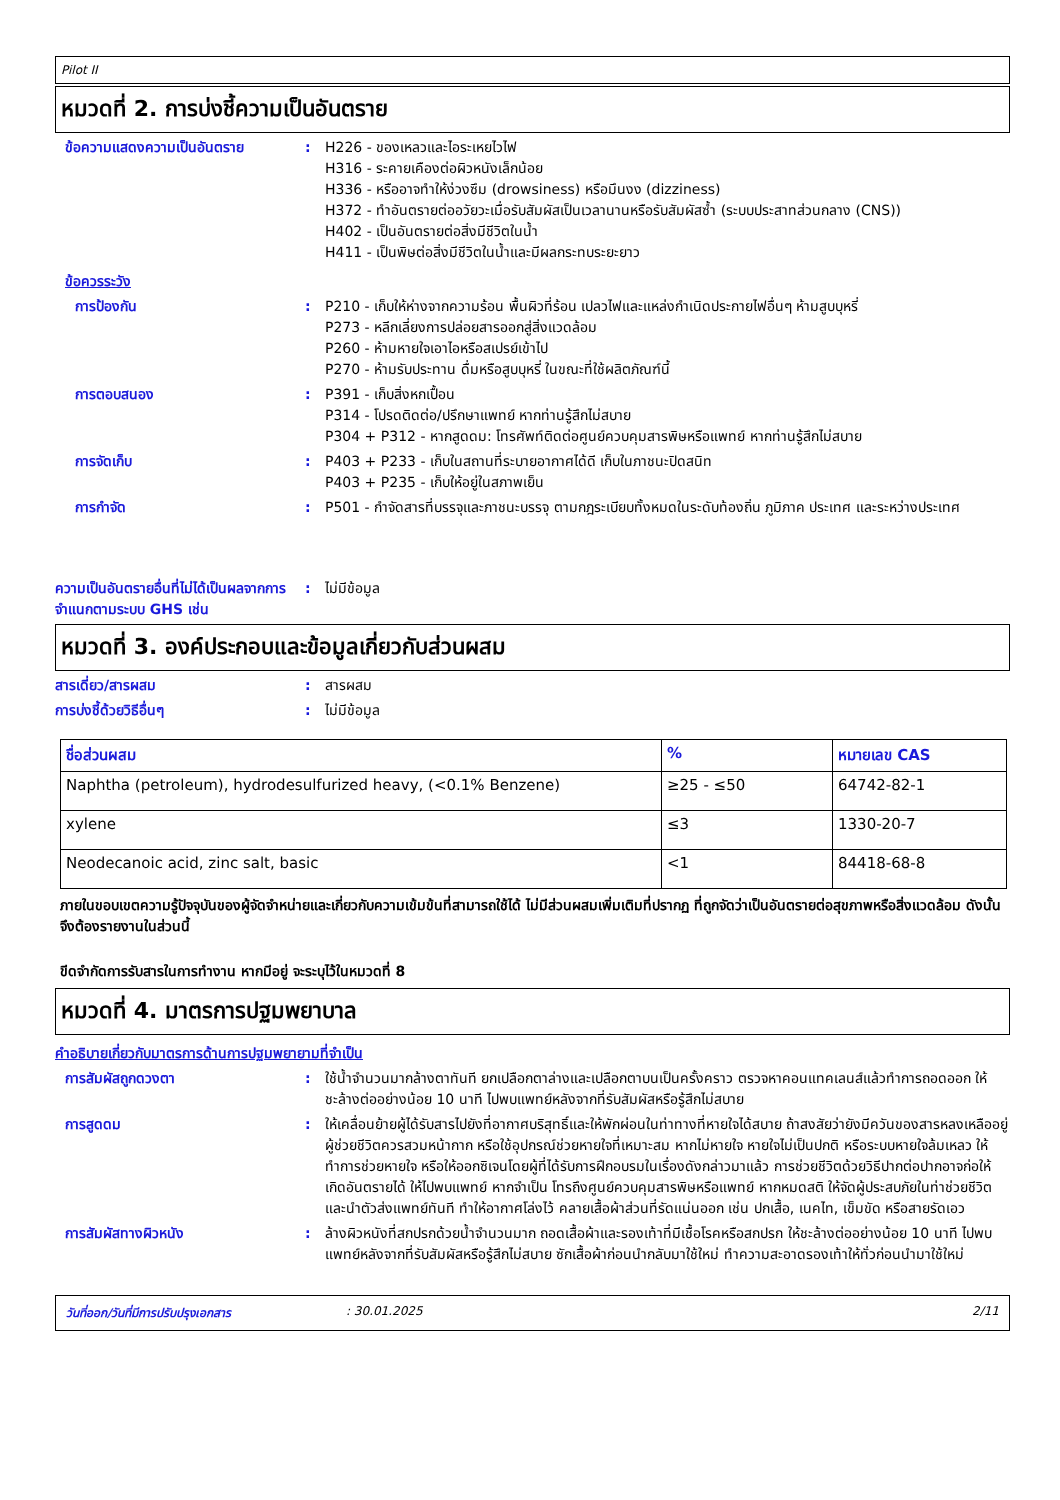Pilot II
หมวดที่ 2. การบ่งชี้ความเป็นอันตราย
ข้อความแสดงความเป็นอันตราย : H226 - ของเหลวและไอระเหยไวไฟ
H316 - ระคายเคืองต่อผิวหนังเล็กน้อย
H336 - หรืออาจทำให้ง่วงซึม (drowsiness) หรือมึนงง (dizziness)
H372 - ทำอันตรายต่ออวัยวะเมื่อรับสัมผัสเป็นเวลานานหรือรับสัมผัสซ้ำ (ระบบประสาทส่วนกลาง (CNS))
H402 - เป็นอันตรายต่อสิ่งมีชีวิตในน้ำ
H411 - เป็นพิษต่อสิ่งมีชีวิตในน้ำและมีผลกระทบระยะยาว
ข้อควรระวัง
การป้องกัน : P210 - เก็บให้ห่างจากความร้อน พื้นผิวที่ร้อน เปลวไฟและแหล่งกำเนิดประกายไฟอื่นๆ ห้ามสูบบุหรี่
P273 - หลีกเลี่ยงการปล่อยสารออกสู่สิ่งแวดล้อม
P260 - ห้ามหายใจเอาไอหรือสเปรย์เข้าไป
P270 - ห้ามรับประทาน ดื่มหรือสูบบุหรี่ ในขณะที่ใช้ผลิตภัณฑ์นี้
การตอบสนอง : P391 - เก็บสิ่งหกเปื้อน
P314 - โปรดติดต่อ/ปรึกษาแพทย์ หากท่านรู้สึกไม่สบาย
P304 + P312 - หากสูดดม: โทรศัพท์ติดต่อศูนย์ควบคุมสารพิษหรือแพทย์ หากท่านรู้สึกไม่สบาย
การจัดเก็บ : P403 + P233 - เก็บในสถานที่ระบายอากาศได้ดี เก็บในภาชนะปิดสนิท
P403 + P235 - เก็บให้อยู่ในสภาพเย็น
การกำจัด : P501 - กำจัดสารที่บรรจุและภาชนะบรรจุ ตามกฎระเบียบทั้งหมดในระดับท้องถิ่น ภูมิภาค ประเทศ และระหว่างประเทศ
ความเป็นอันตรายอื่นที่ไม่ได้เป็นผลจากการจำแนกตามระบบ GHS เช่น
: ไม่มีข้อมูล
หมวดที่ 3. องค์ประกอบและข้อมูลเกี่ยวกับส่วนผสม
สารเดี่ยว/สารผสม : สารผสม
การบ่งชี้ด้วยวิธีอื่นๆ : ไม่มีข้อมูล
| ชื่อส่วนผสม | % | หมายเลข CAS |
| --- | --- | --- |
| Naphtha (petroleum), hydrodesulfurized heavy, (<0.1% Benzene) | ≥25 - ≤50 | 64742-82-1 |
| xylene | ≤3 | 1330-20-7 |
| Neodecanoic acid, zinc salt, basic | <1 | 84418-68-8 |
ภายในขอบเขตความรู้ปัจจุบันของผู้จัดจำหน่ายและเกี่ยวกับความเข้มข้นที่สามารถใช้ได้ ไม่มีส่วนผสมเพิ่มเติมที่ปรากฏ ที่ถูกจัดว่าเป็นอันตรายต่อสุขภาพหรือสิ่งแวดล้อม ดังนั้นจึงต้องรายงานในส่วนนี้
ขีดจำกัดการรับสารในการทำงาน หากมีอยู่ จะระบุไว้ในหมวดที่ 8
หมวดที่ 4. มาตรการปฐมพยาบาล
คำอธิบายเกี่ยวกับมาตรการด้านการปฐมพยายามที่จำเป็น
การสัมผัสถูกดวงตา : ใช้น้ำจำนวนมากล้างตาทันที ยกเปลือกตาล่างและเปลือกตาบนเป็นครั้งคราว ตรวจหาคอนแทคเลนส์แล้วทำการถอดออก ให้ชะล้างต่ออย่างน้อย 10 นาที ไปพบแพทย์หลังจากที่รับสัมผัสหรือรู้สึกไม่สบาย
การสูดดม : ให้เคลื่อนย้ายผู้ได้รับสารไปยังที่อากาศบริสุทธิ์และให้พักผ่อนในท่าทางที่หายใจได้สบาย ถ้าสงสัยว่ายังมีควันของสารหลงเหลืออยู่ ผู้ช่วยชีวิตควรสวมหน้ากาก หรือใช้อุปกรณ์ช่วยหายใจที่เหมาะสม หากไม่หายใจ หายใจไม่เป็นปกติ หรือระบบหายใจล้มเหลว ให้ทำการช่วยหายใจ หรือให้ออกซิเจนโดยผู้ที่ได้รับการฝึกอบรมในเรื่องดังกล่าวมาแล้ว การช่วยชีวิตด้วยวิธีปากต่อปากอาจก่อให้เกิดอันตรายได้ ให้ไปพบแพทย์ หากจำเป็น โทรถึงศูนย์ควบคุมสารพิษหรือแพทย์ หากหมดสติ ให้จัดผู้ประสบภัยในท่าช่วยชีวิตและนำตัวส่งแพทย์ทันที ทำให้อากาศโล่งไว้ คลายเสื้อผ้าส่วนที่รัดแน่นออก เช่น ปกเสื้อ, เนคไท, เข็มขัด หรือสายรัดเอว
การสัมผัสทางผิวหนัง : ล้างผิวหนังที่สกปรกด้วยน้ำจำนวนมาก ถอดเสื้อผ้าและรองเท้าที่มีเชื้อโรคหรือสกปรก ให้ชะล้างต่ออย่างน้อย 10 นาที ไปพบแพทย์หลังจากที่รับสัมผัสหรือรู้สึกไม่สบาย ซักเสื้อผ้าก่อนนำกลับมาใช้ใหม่ ทำความสะอาดรองเท้าให้ทั่วก่อนนำมาใช้ใหม่
วันที่ออก/วันที่มีการปรับปรุงเอกสาร: 30.01.2025 2/11